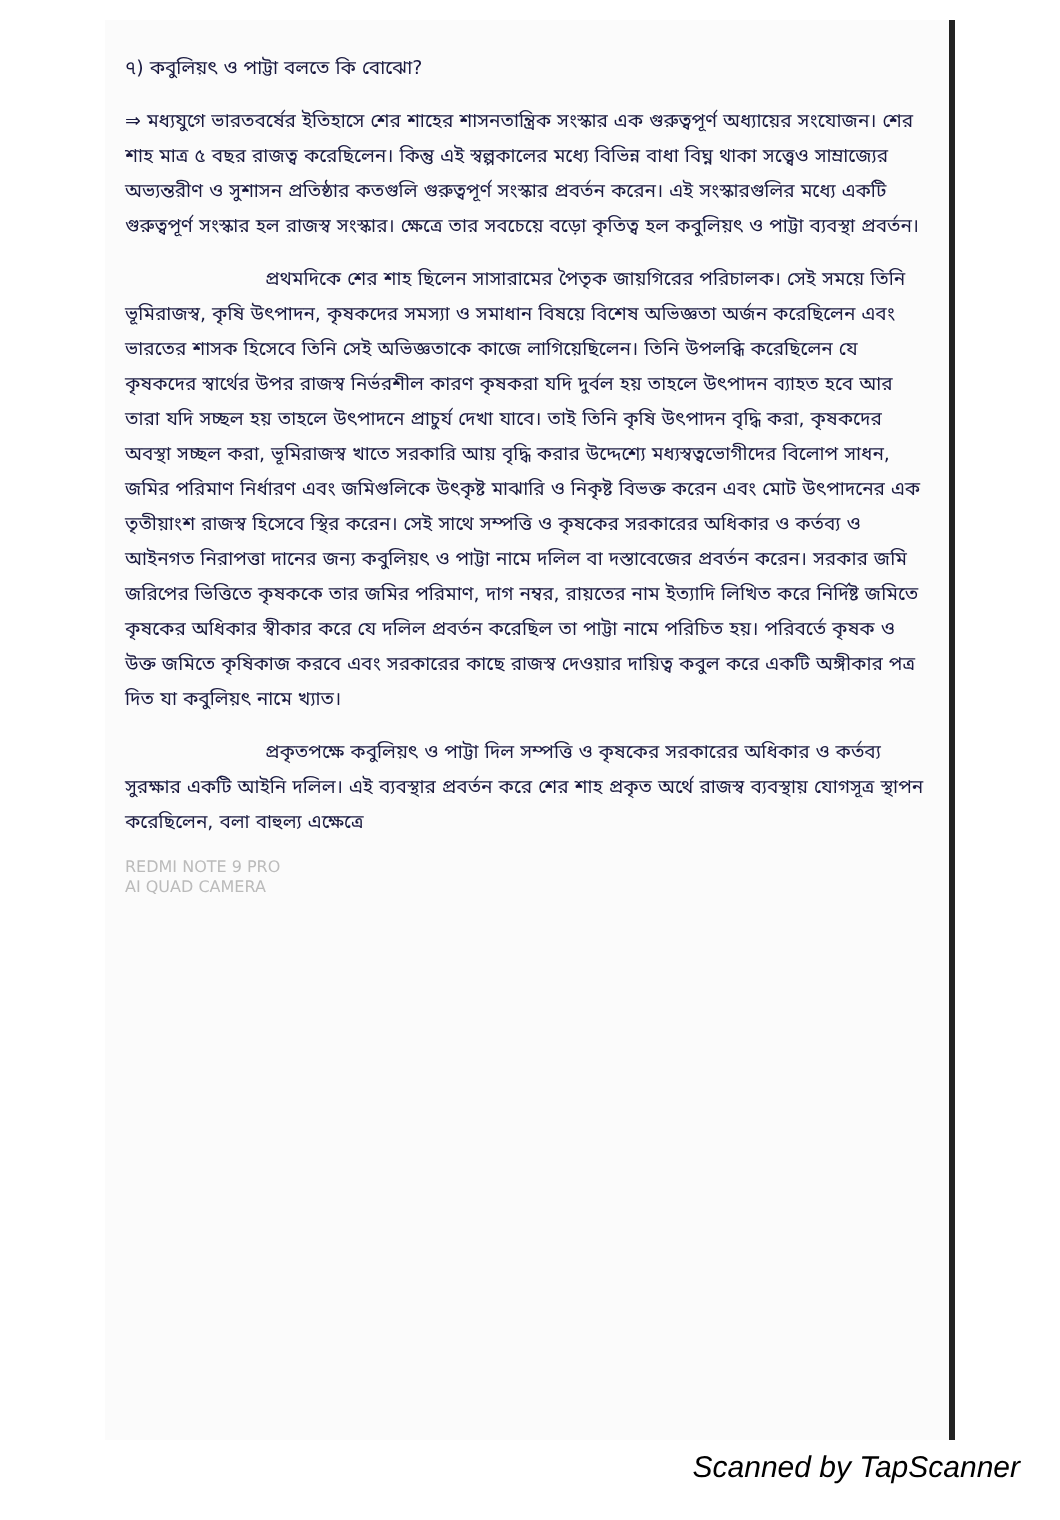৭) কবুলিয়ৎ ও পাট্টা বলতে কি বোঝো?
⇒ মধ্যযুগে ভারতবর্ষের ইতিহাসে শের শাহের শাসনতান্ত্রিক সংস্কার এক গুরুত্বপূর্ণ অধ্যায়ের সংযোজন। শের শাহ মাত্র ৫ বছর রাজত্ব করেছিলেন। কিন্তু এই স্বল্পকালের মধ্যে বিভিন্ন বাধা বিঘ্ন থাকা সত্ত্বেও সাম্রাজ্যের অভ্যন্তরীণ ও সুশাসন প্রতিষ্ঠার কতগুলি গুরুত্বপূর্ণ সংস্কার প্রবর্তন করেন। এই সংস্কারগুলির মধ্যে একটি গুরুত্বপূর্ণ সংস্কার হল রাজস্ব সংস্কার। ক্ষেত্রে তার সবচেয়ে বড়ো কৃতিত্ব হল কবুলিয়ৎ ও পাট্টা ব্যবস্থা প্রবর্তন।
প্রথমদিকে শের শাহ ছিলেন সাসারামের পৈতৃক জায়গিরের পরিচালক। সেই সময়ে তিনি ভূমিরাজস্ব, কৃষি উৎপাদন, কৃষকদের সমস্যা ও সমাধান বিষয়ে বিশেষ অভিজ্ঞতা অর্জন করেছিলেন এবং ভারতের শাসক হিসেবে তিনি সেই অভিজ্ঞতাকে কাজে লাগিয়েছিলেন। তিনি উপলব্ধি করেছিলেন যে কৃষকদের স্বার্থের উপর রাজস্ব নির্ভরশীল কারণ কৃষকরা যদি দুর্বল হয় তাহলে উৎপাদন ব্যাহত হবে আর তারা যদি সচ্ছল হয় তাহলে উৎপাদনে প্রাচুর্য দেখা যাবে। তাই তিনি কৃষি উৎপাদন বৃদ্ধি করা, কৃষকদের অবস্থা সচ্ছল করা, ভূমিরাজস্ব খাতে সরকারি আয় বৃদ্ধি করার উদ্দেশ্যে মধ্যস্বত্বভোগীদের বিলোপ সাধন, জমির পরিমাণ নির্ধারণ এবং জমিগুলিকে উৎকৃষ্ট মাঝারি ও নিকৃষ্ট বিভক্ত করেন এবং মোট উৎপাদনের এক তৃতীয়াংশ রাজস্ব হিসেবে স্থির করেন। সেই সাথে সম্পত্তি ও কৃষকের সরকারের অধিকার ও কর্তব্য ও আইনগত নিরাপত্তা দানের জন্য কবুলিয়ৎ ও পাট্টা নামে দলিল বা দস্তাবেজের প্রবর্তন করেন। সরকার জমি জরিপের ভিত্তিতে কৃষককে তার জমির পরিমাণ, দাগ নম্বর, রায়তের নাম ইত্যাদি লিখিত করে নির্দিষ্ট জমিতে কৃষকের অধিকার স্বীকার করে যে দলিল প্রবর্তন করেছিল তা পাট্টা নামে পরিচিত হয়। পরিবর্তে কৃষক ও উক্ত জমিতে কৃষিকাজ করবে এবং সরকারের কাছে রাজস্ব দেওয়ার দায়িত্ব কবুল করে একটি অঙ্গীকার পত্র দিত যা কবুলিয়ৎ নামে খ্যাত।
প্রকৃতপক্ষে কবুলিয়ৎ ও পাট্টা দিল সম্পত্তি ও কৃষকের সরকারের অধিকার ও কর্তব্য সুরক্ষার একটি আইনি দলিল। এই ব্যবস্থার প্রবর্তন করে শের শাহ প্রকৃত অর্থে রাজস্ব ব্যবস্থায় যোগসূত্র স্থাপন করেছিলেন, বলা বাহুল্য এক্ষেত্রে
REDMI NOTE 9 PRO
AI QUAD CAMERA
Scanned by TapScanner